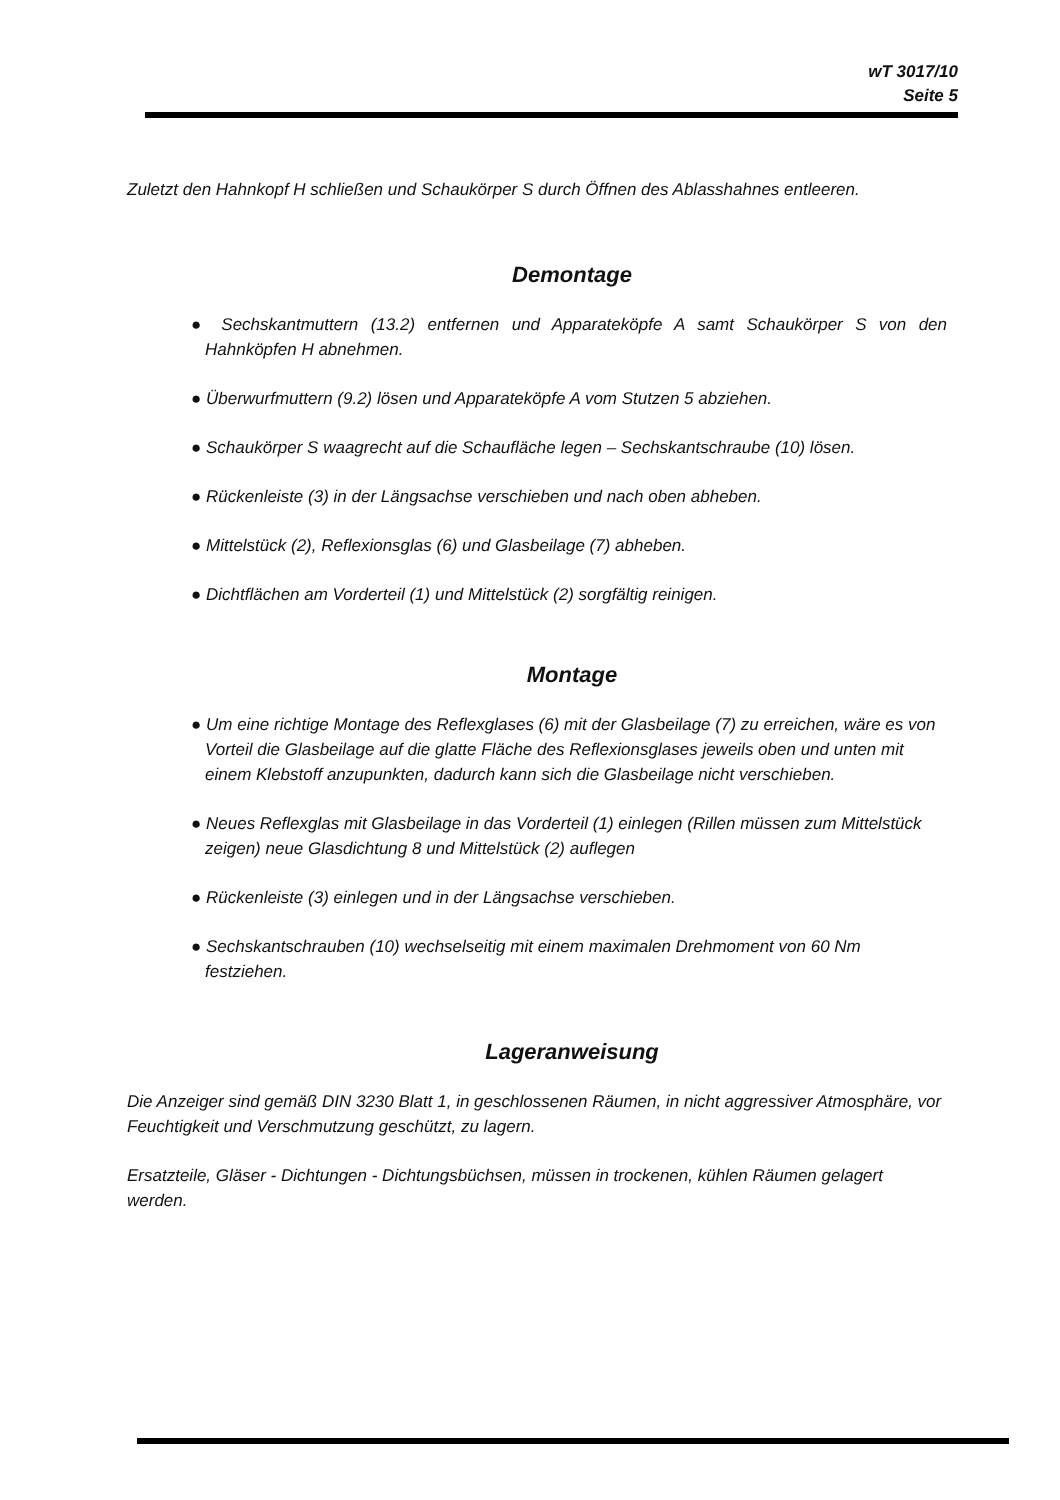wT 3017/10
Seite 5
Zuletzt den Hahnkopf H schließen und Schaukörper S durch Öffnen des Ablasshahnes entleeren.
Demontage
● Sechskantmuttern (13.2) entfernen und Apparateköpfe A samt Schaukörper S von den Hahnköpfen H abnehmen.
● Überwurfmuttern (9.2) lösen und Apparateköpfe A vom Stutzen 5 abziehen.
● Schaukörper S waagrecht auf die Schaufläche legen – Sechskantschraube (10) lösen.
● Rückenleiste (3) in der Längsachse verschieben und nach oben abheben.
● Mittelstück (2), Reflexionsglas (6) und Glasbeilage (7) abheben.
● Dichtflächen am Vorderteil (1) und Mittelstück (2) sorgfältig reinigen.
Montage
● Um eine richtige Montage des Reflexglases (6) mit der Glasbeilage (7) zu erreichen, wäre es von Vorteil die Glasbeilage auf die glatte Fläche des Reflexionsglases jeweils oben und unten mit einem Klebstoff anzupunkten, dadurch kann sich die Glasbeilage nicht verschieben.
● Neues Reflexglas mit Glasbeilage in das Vorderteil (1) einlegen (Rillen müssen zum Mittelstück zeigen) neue Glasdichtung 8 und Mittelstück (2) auflegen
● Rückenleiste (3) einlegen und in der Längsachse verschieben.
● Sechskantschrauben (10) wechselseitig mit einem maximalen Drehmoment von 60 Nm festziehen.
Lageranweisung
Die Anzeiger sind gemäß DIN 3230 Blatt 1, in geschlossenen Räumen, in nicht aggressiver Atmosphäre, vor Feuchtigkeit und Verschmutzung geschützt, zu lagern.
Ersatzteile, Gläser - Dichtungen - Dichtungsbüchsen, müssen in trockenen, kühlen Räumen gelagert werden.